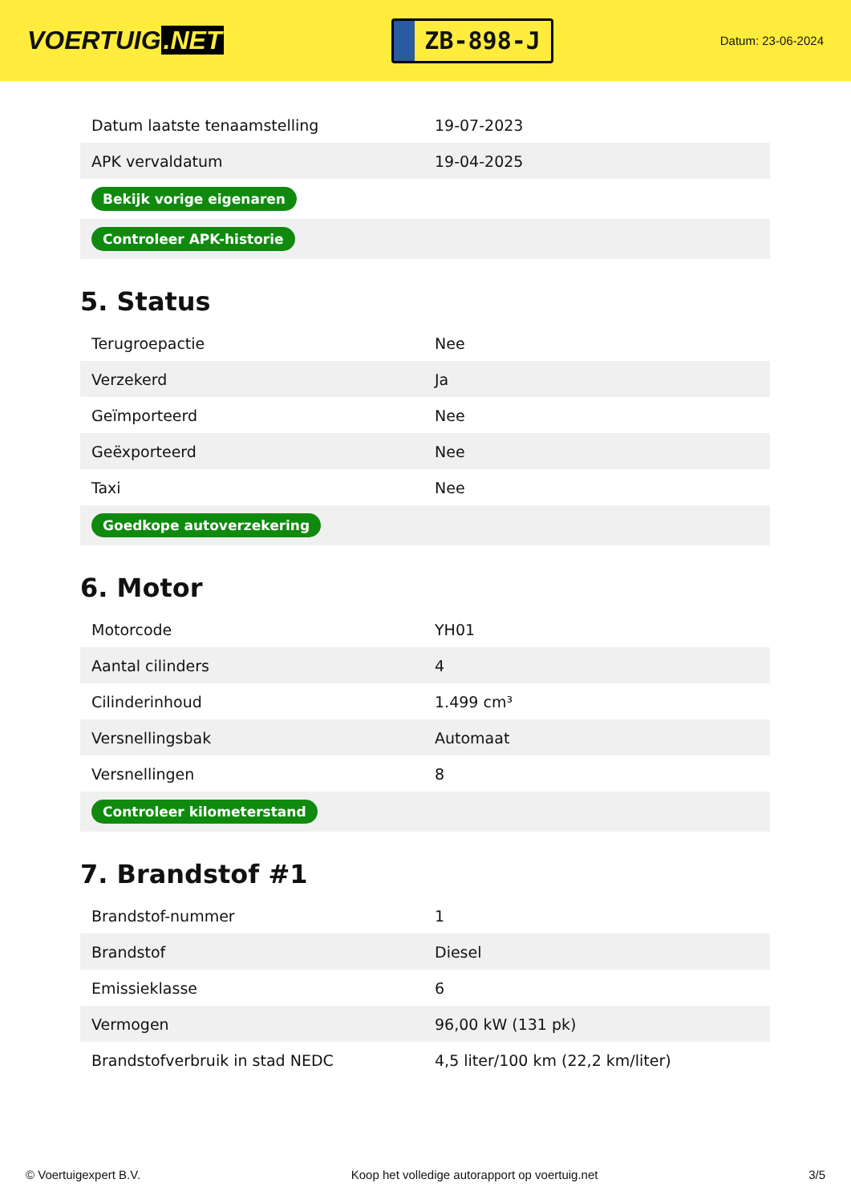VOERTUIG.NET
ZB-898-J
Datum: 23-06-2024
| Datum laatste tenaamstelling | 19-07-2023 |
| APK vervaldatum | 19-04-2025 |
| Bekijk vorige eigenaren | |
| Controleer APK-historie | |
5. Status
| Terugroepactie | Nee |
| Verzekerd | Ja |
| Geïmporteerd | Nee |
| Geëxporteerd | Nee |
| Taxi | Nee |
| Goedkope autoverzekering | |
6. Motor
| Motorcode | YH01 |
| Aantal cilinders | 4 |
| Cilinderinhoud | 1.499 cm³ |
| Versnellingsbak | Automaat |
| Versnellingen | 8 |
| Controleer kilometerstand | |
7. Brandstof #1
| Brandstof-nummer | 1 |
| Brandstof | Diesel |
| Emissieklasse | 6 |
| Vermogen | 96,00 kW (131 pk) |
| Brandstofverbruik in stad NEDC | 4,5 liter/100 km (22,2 km/liter) |
© Voertuigexpert B.V. Koop het volledige autorapport op voertuig.net 3/5